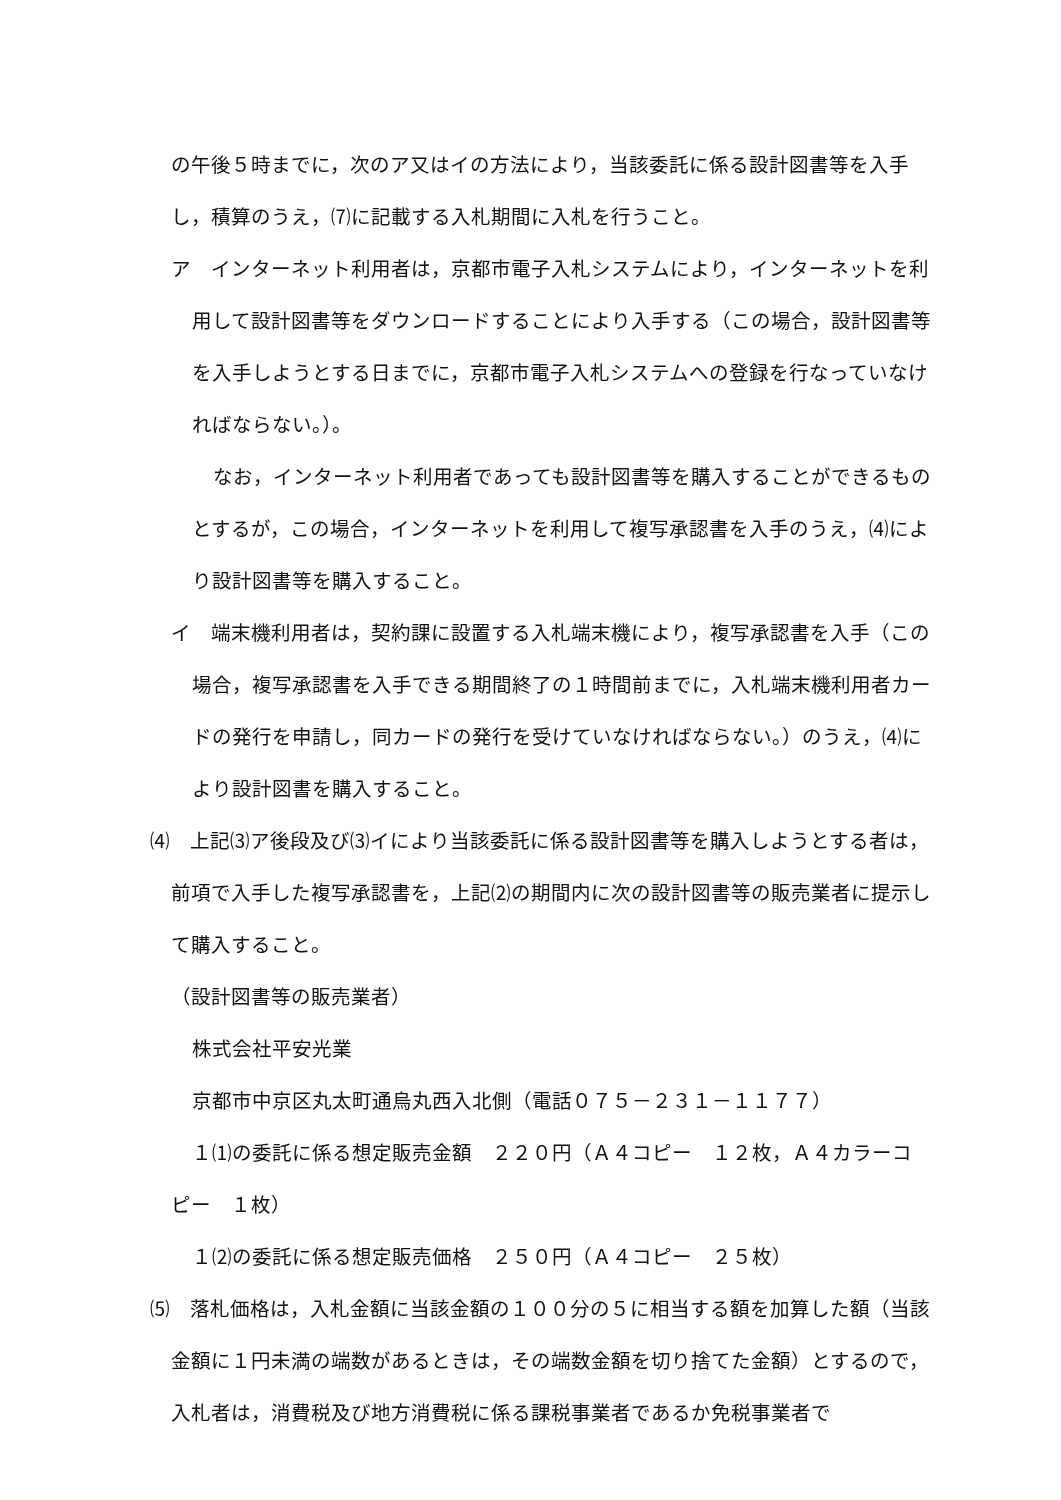の午後５時までに，次のア又はイの方法により，当該委託に係る設計図書等を入手し，積算のうえ，⑺に記載する入札期間に入札を行うこと。
ア　インターネット利用者は，京都市電子入札システムにより，インターネットを利用して設計図書等をダウンロードすることにより入手する（この場合，設計図書等を入手しようとする日までに，京都市電子入札システムへの登録を行なっていなければならない。）。
なお，インターネット利用者であっても設計図書等を購入することができるものとするが，この場合，インターネットを利用して複写承認書を入手のうえ，⑷により設計図書等を購入すること。
イ　端末機利用者は，契約課に設置する入札端末機により，複写承認書を入手（この場合，複写承認書を入手できる期間終了の１時間前までに，入札端末機利用者カードの発行を申請し，同カードの発行を受けていなければならない。）のうえ，⑷により設計図書を購入すること。
⑷　上記⑶ア後段及び⑶イにより当該委託に係る設計図書等を購入しようとする者は，前項で入手した複写承認書を，上記⑵の期間内に次の設計図書等の販売業者に提示して購入すること。
（設計図書等の販売業者）
株式会社平安光業
京都市中京区丸太町通烏丸西入北側（電話０７５－２３１－１１７７）
１⑴の委託に係る想定販売金額　２２０円（Ａ４コピー　１２枚，Ａ４カラーコピー　１枚）
１⑵の委託に係る想定販売価格　２５０円（Ａ４コピー　２５枚）
⑸　落札価格は，入札金額に当該金額の１００分の５に相当する額を加算した額（当該金額に１円未満の端数があるときは，その端数金額を切り捨てた金額）とするので，入札者は，消費税及び地方消費税に係る課税事業者であるか免税事業者で